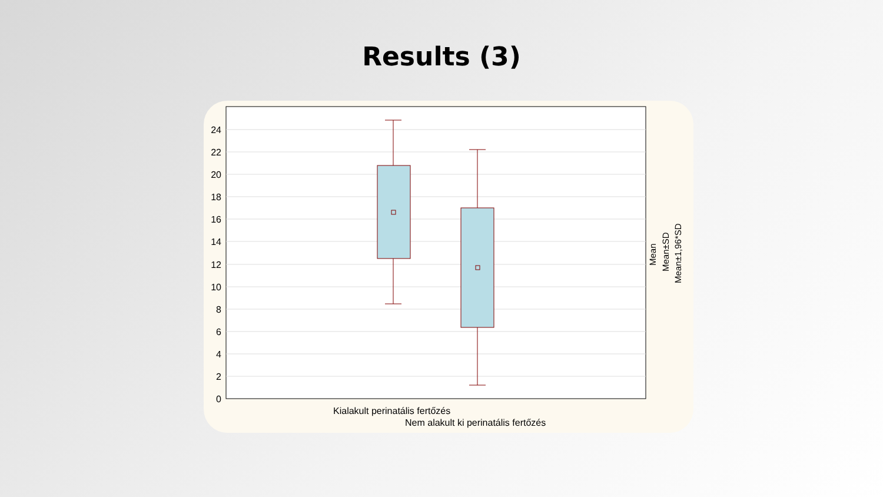Results (3)
24
22
20
18
16
14
12
10
8
6
4
2
0
Kialakult perinatális fertőzés
Nem alakult ki perinatális fertőzés
Mean
Mean±SD
Mean±1,96*SD